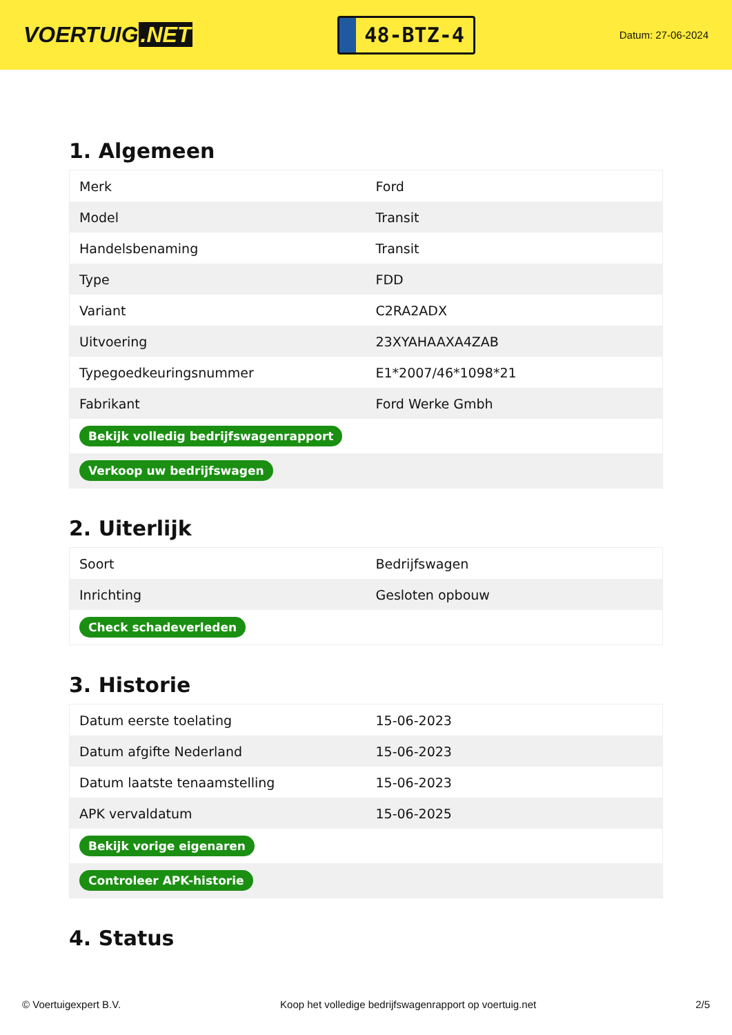VOERTUIG.NET
48-BTZ-4
Datum: 27-06-2024
1. Algemeen
| Merk | Ford |
| Model | Transit |
| Handelsbenaming | Transit |
| Type | FDD |
| Variant | C2RA2ADX |
| Uitvoering | 23XYAHAAXA4ZAB |
| Typegoedkeuringsnummer | E1*2007/46*1098*21 |
| Fabrikant | Ford Werke Gmbh |
| Bekijk volledig bedrijfswagenrapport | |
| Verkoop uw bedrijfswagen | |
2. Uiterlijk
| Soort | Bedrijfswagen |
| Inrichting | Gesloten opbouw |
| Check schadeverleden | |
3. Historie
| Datum eerste toelating | 15-06-2023 |
| Datum afgifte Nederland | 15-06-2023 |
| Datum laatste tenaamstelling | 15-06-2023 |
| APK vervaldatum | 15-06-2025 |
| Bekijk vorige eigenaren | |
| Controleer APK-historie | |
4. Status
© Voertuigexpert B.V. Koop het volledige bedrijfswagenrapport op voertuig.net 2/5